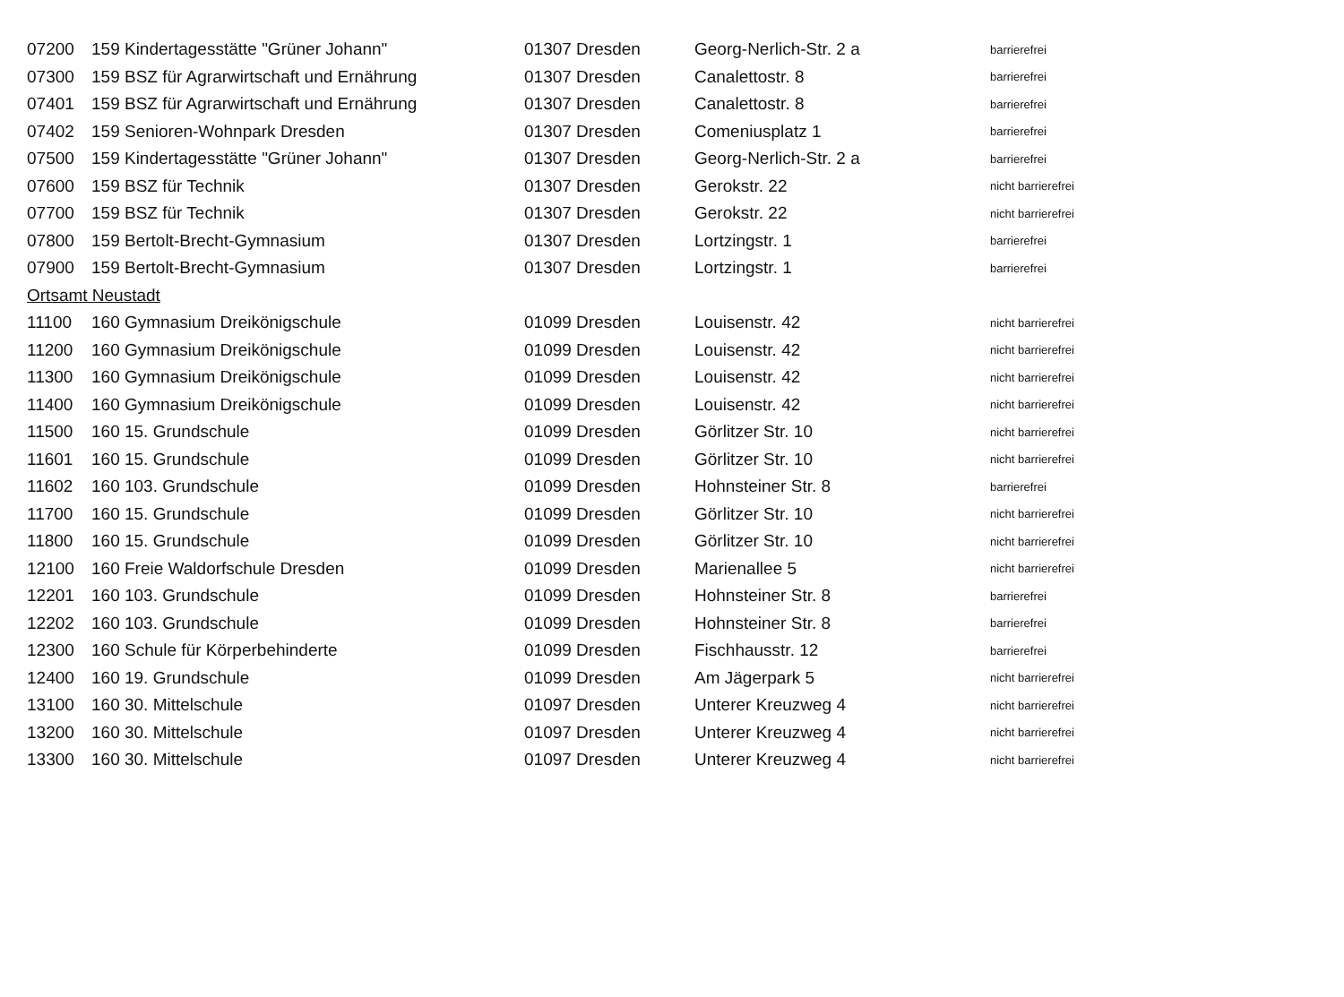| 07200 | 159 Kindertagesstätte "Grüner Johann" | 01307 Dresden | Georg-Nerlich-Str. 2 a | barrierefrei |
| 07300 | 159 BSZ für Agrarwirtschaft und Ernährung | 01307 Dresden | Canalettostr. 8 | barrierefrei |
| 07401 | 159 BSZ für Agrarwirtschaft und Ernährung | 01307 Dresden | Canalettostr. 8 | barrierefrei |
| 07402 | 159 Senioren-Wohnpark Dresden | 01307 Dresden | Comeniusplatz 1 | barrierefrei |
| 07500 | 159 Kindertagesstätte "Grüner Johann" | 01307 Dresden | Georg-Nerlich-Str. 2 a | barrierefrei |
| 07600 | 159 BSZ für Technik | 01307 Dresden | Gerokstr. 22 | nicht barrierefrei |
| 07700 | 159 BSZ für Technik | 01307 Dresden | Gerokstr. 22 | nicht barrierefrei |
| 07800 | 159 Bertolt-Brecht-Gymnasium | 01307 Dresden | Lortzingstr. 1 | barrierefrei |
| 07900 | 159 Bertolt-Brecht-Gymnasium | 01307 Dresden | Lortzingstr. 1 | barrierefrei |
| Ortsamt Neustadt | | | | |
| 11100 | 160 Gymnasium Dreikönigschule | 01099 Dresden | Louisenstr. 42 | nicht barrierefrei |
| 11200 | 160 Gymnasium Dreikönigschule | 01099 Dresden | Louisenstr. 42 | nicht barrierefrei |
| 11300 | 160 Gymnasium Dreikönigschule | 01099 Dresden | Louisenstr. 42 | nicht barrierefrei |
| 11400 | 160 Gymnasium Dreikönigschule | 01099 Dresden | Louisenstr. 42 | nicht barrierefrei |
| 11500 | 160 15. Grundschule | 01099 Dresden | Görlitzer Str. 10 | nicht barrierefrei |
| 11601 | 160 15. Grundschule | 01099 Dresden | Görlitzer Str. 10 | nicht barrierefrei |
| 11602 | 160 103. Grundschule | 01099 Dresden | Hohnsteiner Str. 8 | barrierefrei |
| 11700 | 160 15. Grundschule | 01099 Dresden | Görlitzer Str. 10 | nicht barrierefrei |
| 11800 | 160 15. Grundschule | 01099 Dresden | Görlitzer Str. 10 | nicht barrierefrei |
| 12100 | 160 Freie Waldorfschule Dresden | 01099 Dresden | Marienallee 5 | nicht barrierefrei |
| 12201 | 160 103. Grundschule | 01099 Dresden | Hohnsteiner Str. 8 | barrierefrei |
| 12202 | 160 103. Grundschule | 01099 Dresden | Hohnsteiner Str. 8 | barrierefrei |
| 12300 | 160 Schule für Körperbehinderte | 01099 Dresden | Fischhausstr. 12 | barrierefrei |
| 12400 | 160 19. Grundschule | 01099 Dresden | Am Jägerpark 5 | nicht barrierefrei |
| 13100 | 160 30. Mittelschule | 01097 Dresden | Unterer Kreuzweg 4 | nicht barrierefrei |
| 13200 | 160 30. Mittelschule | 01097 Dresden | Unterer Kreuzweg 4 | nicht barrierefrei |
| 13300 | 160 30. Mittelschule | 01097 Dresden | Unterer Kreuzweg 4 | nicht barrierefrei |